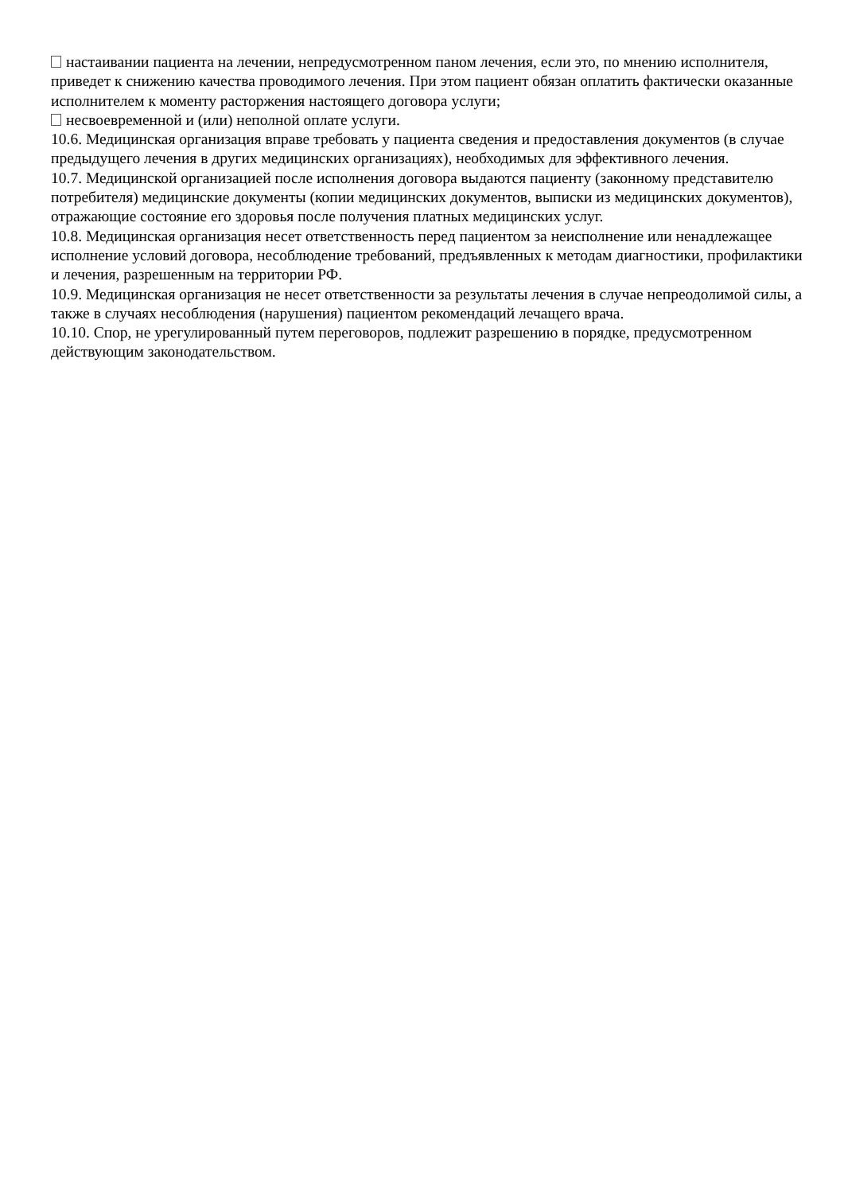настаивании пациента на лечении, непредусмотренном паном лечения, если это, по мнению исполнителя, приведет к снижению качества проводимого лечения. При этом пациент обязан оплатить фактически оказанные исполнителем к моменту расторжения настоящего договора услуги;
несвоевременной и (или) неполной оплате услуги.
10.6. Медицинская организация вправе требовать у пациента сведения и предоставления документов (в случае предыдущего лечения в других медицинских организациях), необходимых для эффективного лечения.
10.7. Медицинской организацией после исполнения договора выдаются пациенту (законному представителю потребителя) медицинские документы (копии медицинских документов, выписки из медицинских документов), отражающие состояние его здоровья после получения платных медицинских услуг.
10.8. Медицинская организация несет ответственность перед пациентом за неисполнение или ненадлежащее исполнение условий договора, несоблюдение требований, предъявленных к методам диагностики, профилактики и лечения, разрешенным на территории РФ.
10.9. Медицинская организация не несет ответственности за результаты лечения в случае непреодолимой силы, а также в случаях несоблюдения (нарушения) пациентом рекомендаций лечащего врача.
10.10. Спор, не урегулированный путем переговоров, подлежит разрешению в порядке, предусмотренном действующим законодательством.